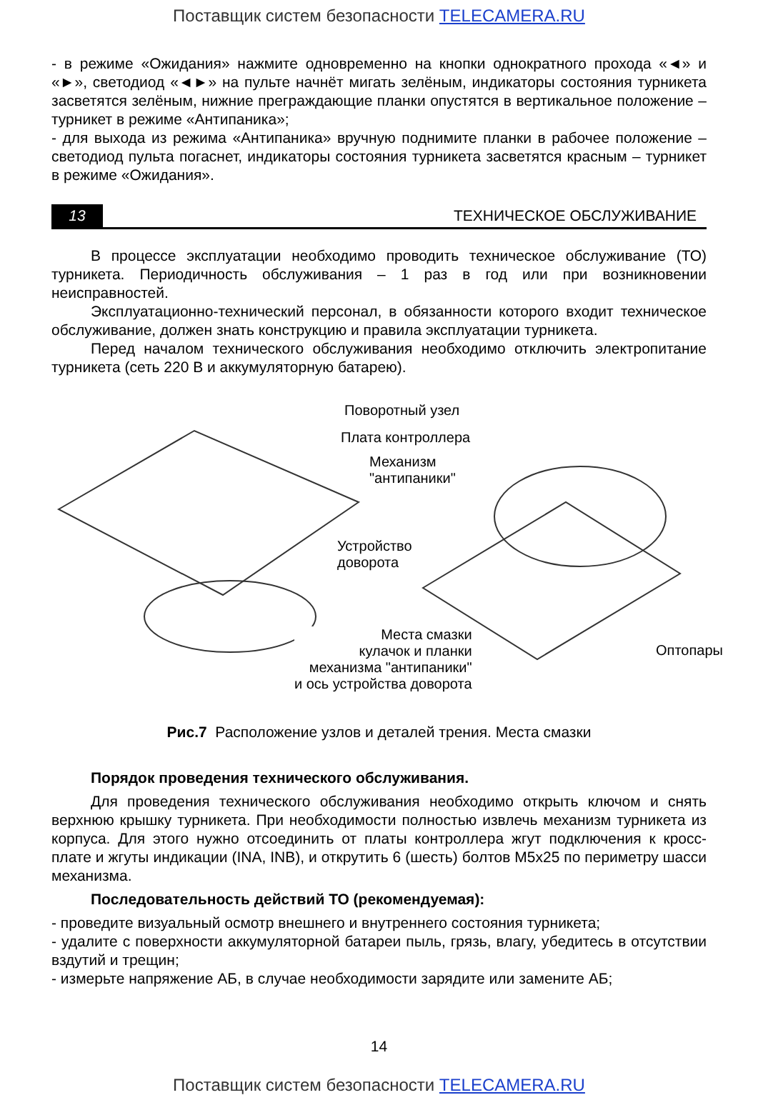Поставщик систем безопасности TELECAMERA.RU
- в режиме «Ожидания» нажмите одновременно на кнопки однократного прохода «◄» и «►», светодиод «◄►» на пульте начнёт мигать зелёным, индикаторы состояния турникета засветятся зелёным, нижние преграждающие планки опустятся в вертикальное положение – турникет в режиме «Антипаника»;
- для выхода из режима «Антипаника» вручную поднимите планки в рабочее положение – светодиод пульта погаснет, индикаторы состояния турникета засветятся красным – турникет в режиме «Ожидания».
13
ТЕХНИЧЕСКОЕ ОБСЛУЖИВАНИЕ
В процессе эксплуатации необходимо проводить техническое обслуживание (ТО) турникета. Периодичность обслуживания – 1 раз в год или при возникновении неисправностей.
Эксплуатационно-технический персонал, в обязанности которого входит техническое обслуживание, должен знать конструкцию и правила эксплуатации турникета.
Перед началом технического обслуживания необходимо отключить электропитание турникета (сеть 220 В и аккумуляторную батарею).
Поворотный узел
Плата контроллера
Механизм
"антипаники"
Устройство
доворота
Места смазки
кулачок и планки
механизма "антипаники"
и ось устройства доворота
Оптопары
Рис.7 Расположение узлов и деталей трения. Места смазки
Порядок проведения технического обслуживания.
Для проведения технического обслуживания необходимо открыть ключом и снять верхнюю крышку турникета. При необходимости полностью извлечь механизм турникета из корпуса. Для этого нужно отсоединить от платы контроллера жгут подключения к кросс-плате и жгуты индикации (INA, INB), и открутить 6 (шесть) болтов М5х25 по периметру шасси механизма.
Последовательность действий ТО (рекомендуемая):
- проведите визуальный осмотр внешнего и внутреннего состояния турникета;
- удалите с поверхности аккумуляторной батареи пыль, грязь, влагу, убедитесь в отсутствии вздутий и трещин;
- измерьте напряжение АБ, в случае необходимости зарядите или замените АБ;
14
Поставщик систем безопасности TELECAMERA.RU